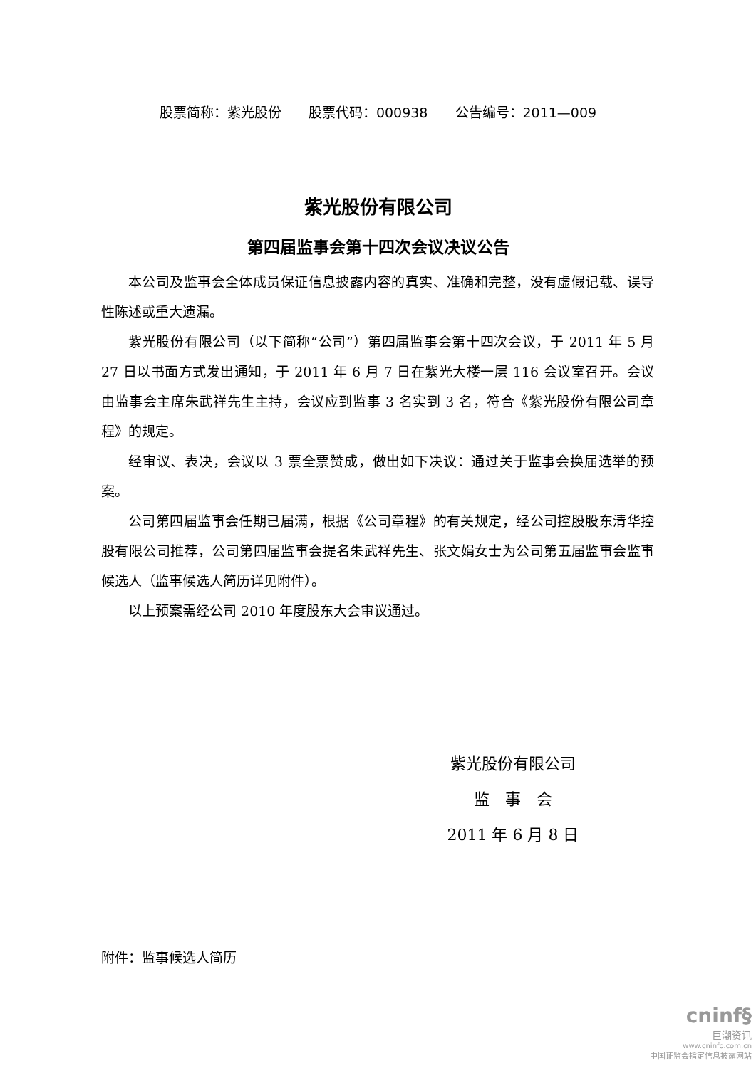股票简称：紫光股份 股票代码：000938 公告编号：2011—009
紫光股份有限公司
第四届监事会第十四次会议决议公告
本公司及监事会全体成员保证信息披露内容的真实、准确和完整，没有虚假记载、误导性陈述或重大遗漏。
紫光股份有限公司（以下简称“公司”）第四届监事会第十四次会议，于 2011 年 5 月 27 日以书面方式发出通知，于 2011 年 6 月 7 日在紫光大楼一层 116 会议室召开。会议由监事会主席朱武祥先生主持，会议应到监事 3 名实到 3 名，符合《紫光股份有限公司章程》的规定。
经审议、表决，会议以 3 票全票赞成，做出如下决议：通过关于监事会换届选举的预案。
公司第四届监事会任期已届满，根据《公司章程》的有关规定，经公司控股股东清华控股有限公司推荐，公司第四届监事会提名朱武祥先生、张文娟女士为公司第五届监事会监事候选人（监事候选人简历详见附件）。
以上预案需经公司 2010 年度股东大会审议通过。
紫光股份有限公司
监　事　会
2011 年 6 月 8 日
附件：监事候选人简历
cninf§
巨潮资讯
www.cninfo.com.cn
中国证监会指定信息披露网站